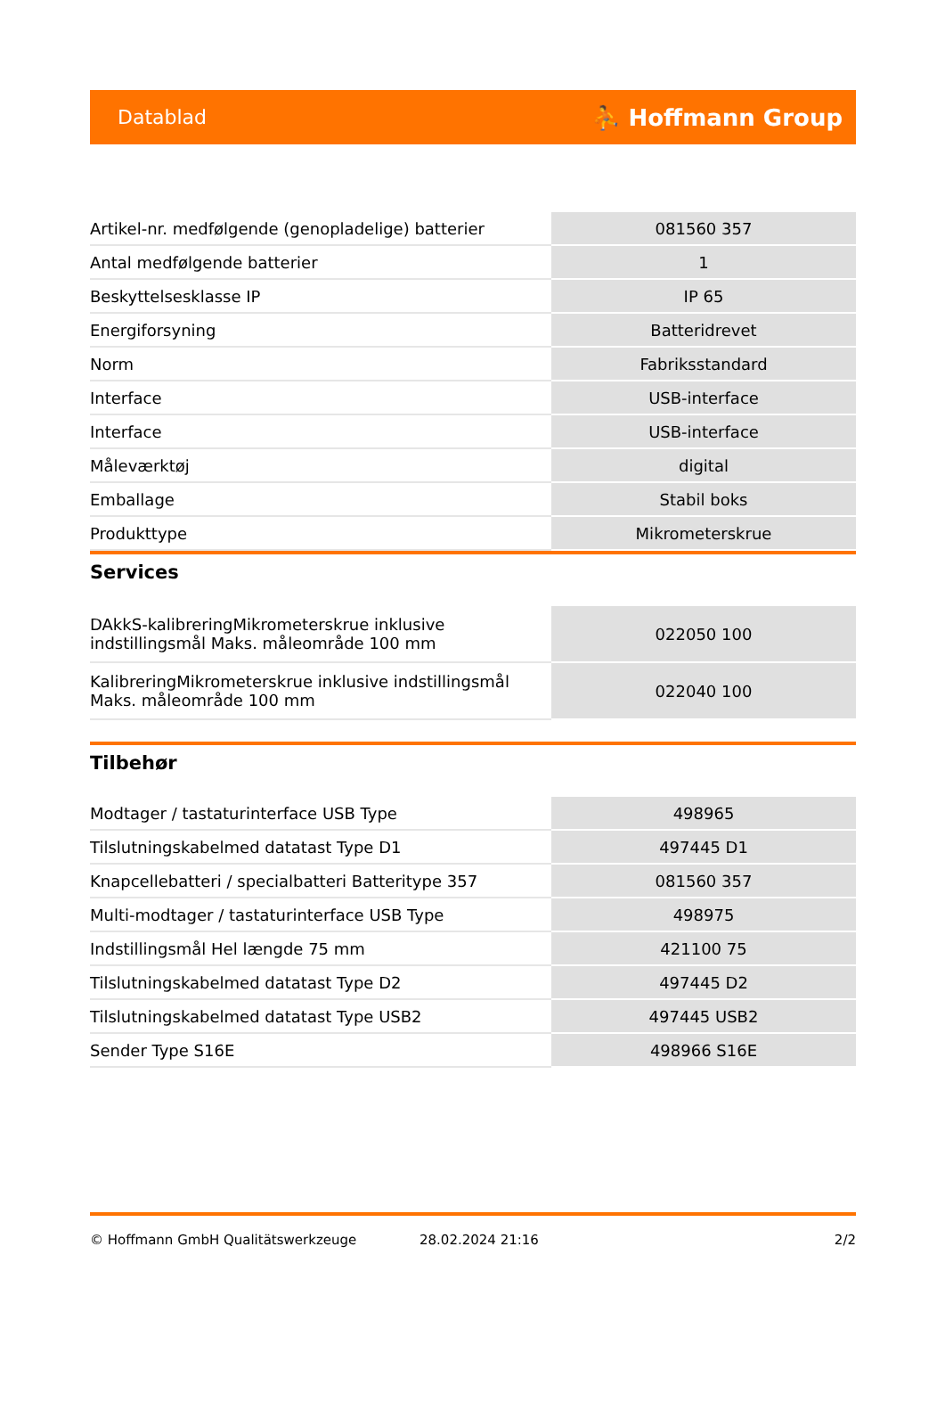Datablad ⛹ Hoffmann Group
| Artikel-nr. medfølgende (genopladelige) batterier | 081560 357 |
| Antal medfølgende batterier | 1 |
| Beskyttelsesklasse IP | IP 65 |
| Energiforsyning | Batteridrevet |
| Norm | Fabriksstandard |
| Interface | USB-interface |
| Interface | USB-interface |
| Måleværktøj | digital |
| Emballage | Stabil boks |
| Produkttype | Mikrometerskrue |
Services
| DAkkS-kalibreringMikrometerskrue inklusive indstillingsmål Maks. måleområde 100 mm | 022050 100 |
| KalibreringMikrometerskrue inklusive indstillingsmål Maks. måleområde 100 mm | 022040 100 |
Tilbehør
| Modtager / tastaturinterface USB Type | 498965 |
| Tilslutningskabelmed datatast Type D1 | 497445 D1 |
| Knapcellebatteri / specialbatteri Batteritype 357 | 081560 357 |
| Multi-modtager / tastaturinterface USB Type | 498975 |
| Indstillingsmål Hel længde 75 mm | 421100 75 |
| Tilslutningskabelmed datatast Type D2 | 497445 D2 |
| Tilslutningskabelmed datatast Type USB2 | 497445 USB2 |
| Sender Type S16E | 498966 S16E |
© Hoffmann GmbH Qualitätswerkzeuge 28.02.2024 21:16 2/2